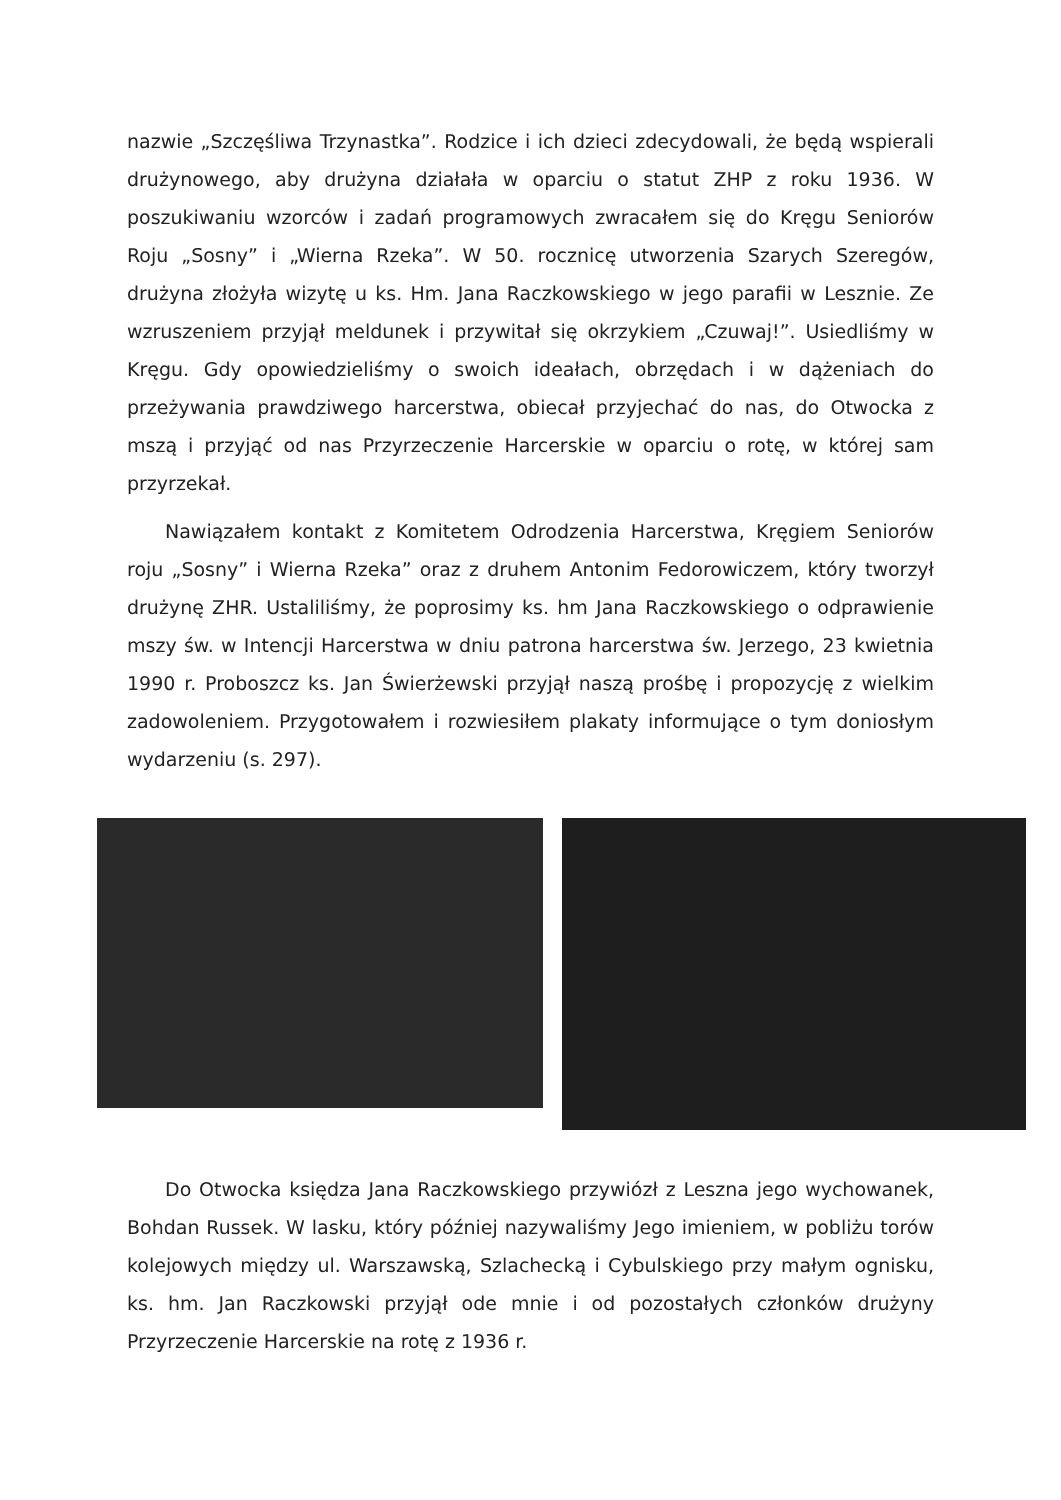nazwie „Szczęśliwa Trzynastka”. Rodzice i ich dzieci zdecydowali, że będą wspierali drużynowego, aby drużyna działała w oparciu o statut ZHP z roku 1936. W poszukiwaniu wzorców i zadań programowych zwracałem się do Kręgu Seniorów Roju „Sosny” i „Wierna Rzeka”. W 50. rocznicę utworzenia Szarych Szeregów, drużyna złożyła wizytę u ks. Hm. Jana Raczkowskiego w jego parafii w Lesznie. Ze wzruszeniem przyjął meldunek i przywitał się okrzykiem „Czuwaj!”. Usiedliśmy w Kręgu. Gdy opowiedzieliśmy o swoich ideałach, obrzędach i w dążeniach do przeżywania prawdziwego harcerstwa, obiecał przyjechać do nas, do Otwocka z mszą i przyjąć od nas Przyrzeczenie Harcerskie w oparciu o rotę, w której sam przyrzekał.
Nawiązałem kontakt z Komitetem Odrodzenia Harcerstwa, Kręgiem Seniorów roju „Sosny” i Wierna Rzeka” oraz z druhem Antonim Fedorowiczem, który tworzył drużynę ZHR. Ustaliliśmy, że poprosimy ks. hm Jana Raczkowskiego o odprawienie mszy św. w Intencji Harcerstwa w dniu patrona harcerstwa św. Jerzego, 23 kwietnia 1990 r. Proboszcz ks. Jan Świerżewski przyjął naszą prośbę i propozycję z wielkim zadowoleniem. Przygotowałem i rozwiesiłem plakaty informujące o tym doniosłym wydarzeniu (s. 297).
Do Otwocka księdza Jana Raczkowskiego przywiózł z Leszna jego wychowanek, Bohdan Russek. W lasku, który później nazywaliśmy Jego imieniem, w pobliżu torów kolejowych między ul. Warszawską, Szlachecką i Cybulskiego przy małym ognisku, ks. hm. Jan Raczkowski przyjął ode mnie i od pozostałych członków drużyny Przyrzeczenie Harcerskie na rotę z 1936 r.